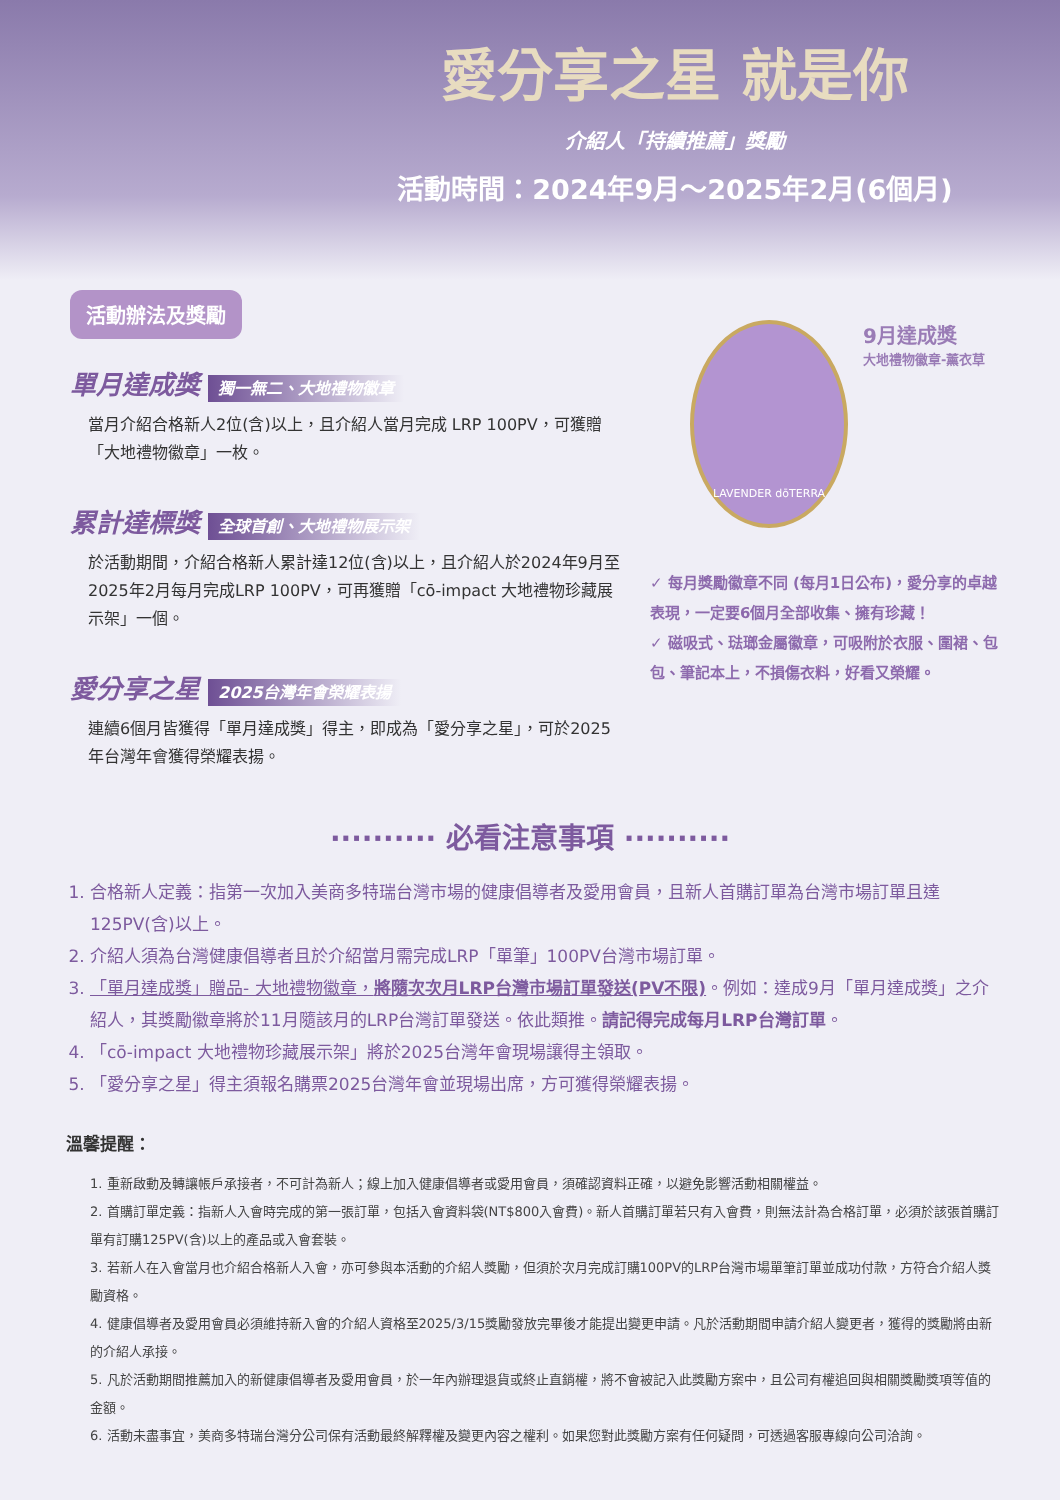愛分享之星 就是你
介紹人「持續推薦」獎勵
活動時間：2024年9月～2025年2月(6個月)
活動辦法及獎勵
單月達成獎 獨一無二、大地禮物徽章
當月介紹合格新人2位(含)以上，且介紹人當月完成 LRP 100PV，可獲贈「大地禮物徽章」一枚。
累計達標獎 全球首創、大地禮物展示架
於活動期間，介紹合格新人累計達12位(含)以上，且介紹人於2024年9月至2025年2月每月完成LRP 100PV，可再獲贈「cō-impact 大地禮物珍藏展示架」一個。
愛分享之星 2025台灣年會榮耀表揚
連續6個月皆獲得「單月達成獎」得主，即成為「愛分享之星」，可於2025年台灣年會獲得榮耀表揚。
LAVENDER dōTERRA
9月達成獎 大地禮物徽章-薰衣草
✓ 每月獎勵徽章不同 (每月1日公布)，愛分享的卓越表現，一定要6個月全部收集、擁有珍藏！
✓ 磁吸式、琺瑯金屬徽章，可吸附於衣服、圍裙、包包、筆記本上，不損傷衣料，好看又榮耀。
·········· 必看注意事項 ··········
1. 合格新人定義：指第一次加入美商多特瑞台灣市場的健康倡導者及愛用會員，且新人首購訂單為台灣市場訂單且達125PV(含)以上。
2. 介紹人須為台灣健康倡導者且於介紹當月需完成LRP「單筆」100PV台灣市場訂單。
3. 「單月達成獎」贈品- 大地禮物徽章，將隨次次月LRP台灣市場訂單發送(PV不限)。例如：達成9月「單月達成獎」之介紹人，其獎勵徽章將於11月隨該月的LRP台灣訂單發送。依此類推。請記得完成每月LRP台灣訂單。
4. 「cō-impact 大地禮物珍藏展示架」將於2025台灣年會現場讓得主領取。
5. 「愛分享之星」得主須報名購票2025台灣年會並現場出席，方可獲得榮耀表揚。
溫馨提醒：
1. 重新啟動及轉讓帳戶承接者，不可計為新人；線上加入健康倡導者或愛用會員，須確認資料正確，以避免影響活動相關權益。
2. 首購訂單定義：指新人入會時完成的第一張訂單，包括入會資料袋(NT$800入會費)。新人首購訂單若只有入會費，則無法計為合格訂單，必須於該張首購訂單有訂購125PV(含)以上的產品或入會套裝。
3. 若新人在入會當月也介紹合格新人入會，亦可參與本活動的介紹人獎勵，但須於次月完成訂購100PV的LRP台灣市場單筆訂單並成功付款，方符合介紹人獎勵資格。
4. 健康倡導者及愛用會員必須維持新入會的介紹人資格至2025/3/15獎勵發放完畢後才能提出變更申請。凡於活動期間申請介紹人變更者，獲得的獎勵將由新的介紹人承接。
5. 凡於活動期間推薦加入的新健康倡導者及愛用會員，於一年內辦理退貨或終止直銷權，將不會被記入此獎勵方案中，且公司有權追回與相關獎勵獎項等值的金額。
6. 活動未盡事宜，美商多特瑞台灣分公司保有活動最終解釋權及變更內容之權利。如果您對此獎勵方案有任何疑問，可透過客服專線向公司洽詢。